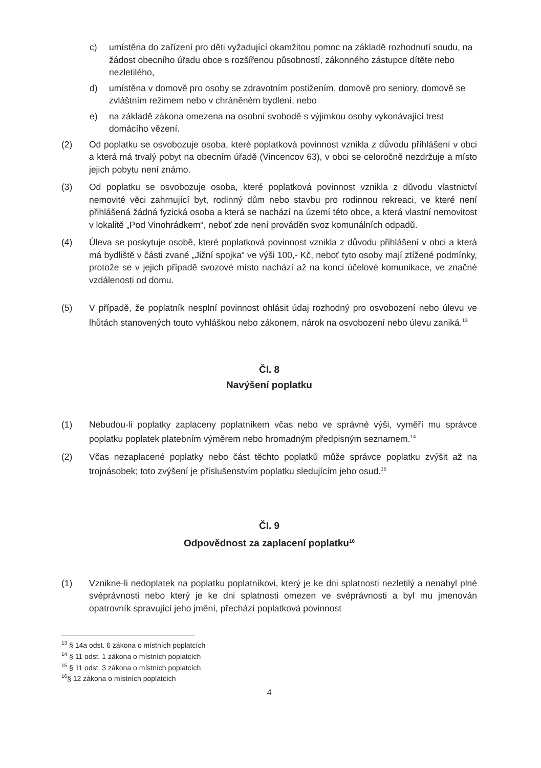c) umístěna do zařízení pro děti vyžadující okamžitou pomoc na základě rozhodnutí soudu, na žádost obecního úřadu obce s rozšířenou působností, zákonného zástupce dítěte nebo nezletilého,
d) umístěna v domově pro osoby se zdravotním postižením, domově pro seniory, domově se zvláštním režimem nebo v chráněném bydlení, nebo
e) na základě zákona omezena na osobní svobodě s výjimkou osoby vykonávající trest domácího vězení.
(2) Od poplatku se osvobozuje osoba, které poplatková povinnost vznikla z důvodu přihlášení v obci a která má trvalý pobyt na obecním úřadě (Vincencov 63), v obci se celoročně nezdržuje a místo jejich pobytu není známo.
(3) Od poplatku se osvobozuje osoba, které poplatková povinnost vznikla z důvodu vlastnictví nemovité věci zahrnující byt, rodinný dům nebo stavbu pro rodinnou rekreaci, ve které není přihlášená žádná fyzická osoba a která se nachází na území této obce, a která vlastní nemovitost v lokalitě „Pod Vinohrádkem“, neboť zde není prováděn svoz komunálních odpadů.
(4) Úleva se poskytuje osobě, které poplatková povinnost vznikla z důvodu přihlášení v obci a která má bydliště v části zvané „Jižní spojka“ ve výši 100,- Kč, neboť tyto osoby mají ztížené podmínky, protože se v jejich případě svozové místo nachází až na konci účelové komunikace, ve značné vzdálenosti od domu.
(5) V případě, že poplatník nesplní povinnost ohlásit údaj rozhodný pro osvobození nebo úlevu ve lhůtách stanovených touto vyhláškou nebo zákonem, nárok na osvobození nebo úlevu zaniká.<sup>13</sup>
Čl. 8
Navýšení poplatku
(1) Nebudou-li poplatky zaplaceny poplatníkem včas nebo ve správné výši, vyměří mu správce poplatku poplatek platebním výměrem nebo hromadným předpisným seznamem.<sup>14</sup>
(2) Včas nezaplacené poplatky nebo část těchto poplatků může správce poplatku zvýšit až na trojnásobek; toto zvýšení je příslušenstvím poplatku sledujícím jeho osud.<sup>15</sup>
Čl. 9
Odpovědnost za zaplacení poplatku<sup>16</sup>
(1) Vznikne-li nedoplatek na poplatku poplatníkovi, který je ke dni splatnosti nezletilý a nenabyl plné svéprávnosti nebo který je ke dni splatnosti omezen ve svéprávnosti a byl mu jmenován opatrovník spravující jeho jmění, přechází poplatková povinnost
<sup>13</sup> § 14a odst. 6 zákona o místních poplatcích
<sup>14</sup> § 11 odst. 1 zákona o místních poplatcích
<sup>15</sup> § 11 odst. 3 zákona o místních poplatcích
<sup>16</sup> § 12 zákona o místních poplatcích
4